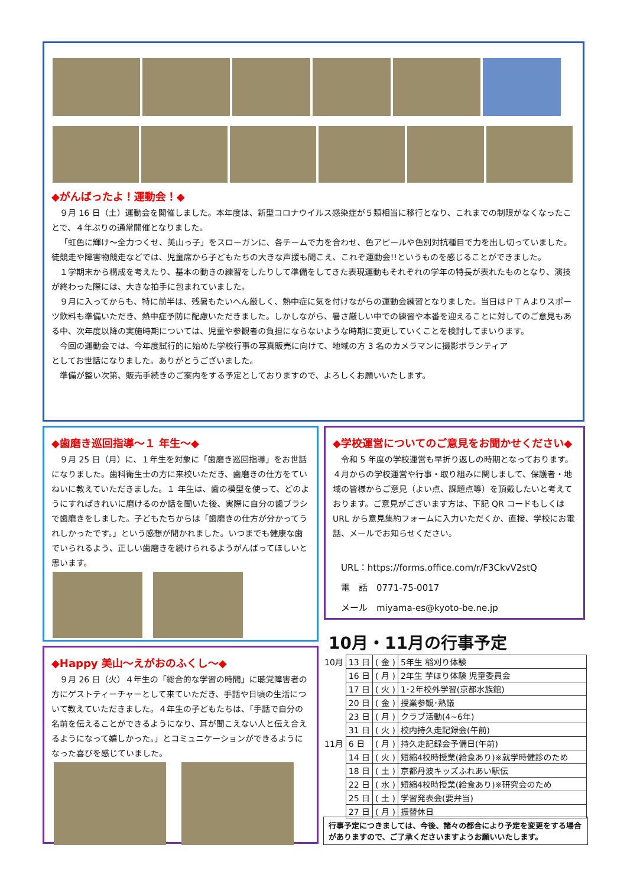◆がんばったよ！運動会！◆
９月 16 日（土）運動会を開催しました。本年度は、新型コロナウイルス感染症が５類相当に移行となり、これまでの制限がなくなったことで、４年ぶりの通常開催となりました。
「虹色に輝け～全力つくせ、美山っ子」をスローガンに、各チームで力を合わせ、色アピールや色別対抗種目で力を出し切っていました。徒競走や障害物競走などでは、児童席から子どもたちの大きな声援も聞こえ、これぞ運動会!!というものを感じることができました。
１学期末から構成を考えたり、基本の動きの練習をしたりして準備をしてきた表現運動もそれぞれの学年の特長が表れたものとなり、演技が終わった際には、大きな拍手に包まれていました。
９月に入ってからも、特に前半は、残暑もたいへん厳しく、熱中症に気を付けながらの運動会練習となりました。当日はＰＴＡよりスポーツ飲料も準備いただき、熱中症予防に配慮いただきました。しかしながら、暑さ厳しい中での練習や本番を迎えることに対してのご意見もある中、次年度以降の実施時期については、児童や参観者の負担にならないような時期に変更していくことを検討してまいります。
今回の運動会では、今年度試行的に始めた学校行事の写真販売に向けて、地域の方 3 名のカメラマンに撮影ボランティアとしてお世話になりました。ありがとうございました。
準備が整い次第、販売手続きのご案内をする予定としておりますので、よろしくお願いいたします。
◆歯磨き巡回指導～１ 年生～◆
９月 25 日（月）に、１年生を対象に「歯磨き巡回指導」をお世話になりました。歯科衛生士の方に来校いただき、歯磨きの仕方をていねいに教えていただきました。１ 年生は、歯の模型を使って、どのようにすればきれいに磨けるのか話を聞いた後、実際に自分の歯ブラシで歯磨きをしました。子どもたちからは「歯磨きの仕方が分かってうれしかったです。」という感想が聞かれました。いつまでも健康な歯でいられるよう、正しい歯磨きを続けられるようがんばってほしいと思います。
◆Happy 美山～えがおのふくし～◆
９月 26 日（火）４年生の「総合的な学習の時間」に聴覚障害者の方にゲストティーチャーとして来ていただき、手話や日頃の生活について教えていただきました。４年生の子どもたちは、「手話で自分の名前を伝えることができるようになり、耳が聞こえない人と伝え合えるようになって嬉しかった。」とコミュニケーションができるようになった喜びを感じていました。
◆学校運営についてのご意見をお聞かせください◆
令和 5 年度の学校運営も早折り返しの時期となっております。４月からの学校運営や行事・取り組みに関しまして、保護者・地域の皆様からご意見（よい点、課題点等）を頂戴したいと考えております。ご意見がございます方は、下記 QR コードもしくは URL から意見集約フォームに入力いただくか、直接、学校にお電話、メールでお知らせください。
URL：https://forms.office.com/r/F3CkvV2stQ
電　話　0771-75-0017
メール　miyama-es@kyoto-be.ne.jp
10月・11月の行事予定
| 10月 | 13 日 | ( 金 ) | 5年生 稲刈り体験 |
| | 16 日 | ( 月 ) | 2年生 芋ほり体験 児童委員会 |
| | 17 日 | ( 火 ) | 1･2年校外学習(京都水族館) |
| | 20 日 | ( 金 ) | 授業参観･熟議 |
| | 23 日 | ( 月 ) | クラブ活動(4~6年) |
| | 31 日 | ( 火 ) | 校内持久走記録会(午前) |
| 11月 | 6 日 | ( 月 ) | 持久走記録会予備日(午前) |
| | 14 日 | ( 火 ) | 短縮4校時授業(給食あり)※就学時健診のため |
| | 18 日 | ( 土 ) | 京都丹波キッズふれあい駅伝 |
| | 22 日 | ( 水 ) | 短縮4校時授業(給食あり)※研究会のため |
| | 25 日 | ( 土 ) | 学習発表会(要弁当) |
| | 27 日 | ( 月 ) | 振替休日 |
行事予定につきましては、今後、諸々の都合により予定を変更をする場合がありますので、ご了承くださいますようお願いいたします。